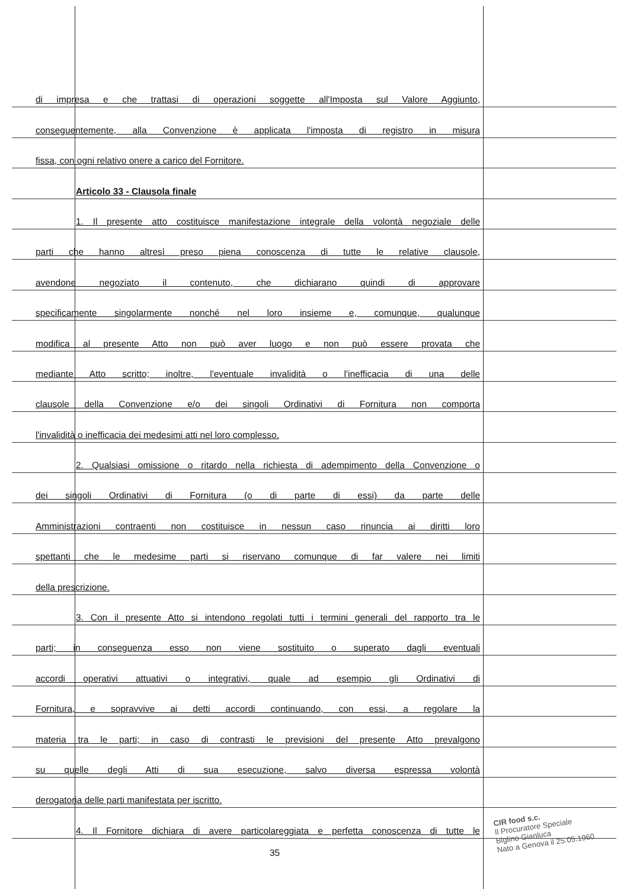di impresa e che trattasi di operazioni soggette all'Imposta sul Valore Aggiunto,
conseguentemente, alla Convenzione è applicata l'imposta di registro in misura
fissa, con ogni relativo onere a carico del Fornitore.
Articolo 33 - Clausola finale
1. Il presente atto costituisce manifestazione integrale della volontà negoziale delle
parti che hanno altresì preso piena conoscenza di tutte le relative clausole,
avendone negoziato il contenuto, che dichiarano quindi di approvare
specificamente singolarmente nonché nel loro insieme e, comunque, qualunque
modifica al presente Atto non può aver luogo e non può essere provata che
mediante Atto scritto; inoltre, l'eventuale invalidità o l'inefficacia di una delle
clausole della Convenzione e/o dei singoli Ordinativi di Fornitura non comporta
l'invalidità o inefficacia dei medesimi atti nel loro complesso.
2. Qualsiasi omissione o ritardo nella richiesta di adempimento della Convenzione o
dei singoli Ordinativi di Fornitura (o di parte di essi) da parte delle
Amministrazioni contraenti non costituisce in nessun caso rinuncia ai diritti loro
spettanti che le medesime parti si riservano comunque di far valere nei limiti
della prescrizione.
3. Con il presente Atto si intendono regolati tutti i termini generali del rapporto tra le
parti; in conseguenza esso non viene sostituito o superato dagli eventuali
accordi operativi attuativi o integrativi, quale ad esempio gli Ordinativi di
Fornitura, e sopravvive ai detti accordi continuando, con essi, a regolare la
materia tra le parti; in caso di contrasti le previsioni del presente Atto prevalgono
su quelle degli Atti di sua esecuzione, salvo diversa espressa volontà
derogatoria delle parti manifestata per iscritto.
4. Il Fornitore dichiara di avere particolareggiata e perfetta conoscenza di tutte le
35
CIR food s.c.
Il Procuratore Speciale
Biglino Gianluca
Nato a Genova il 25.05.1960